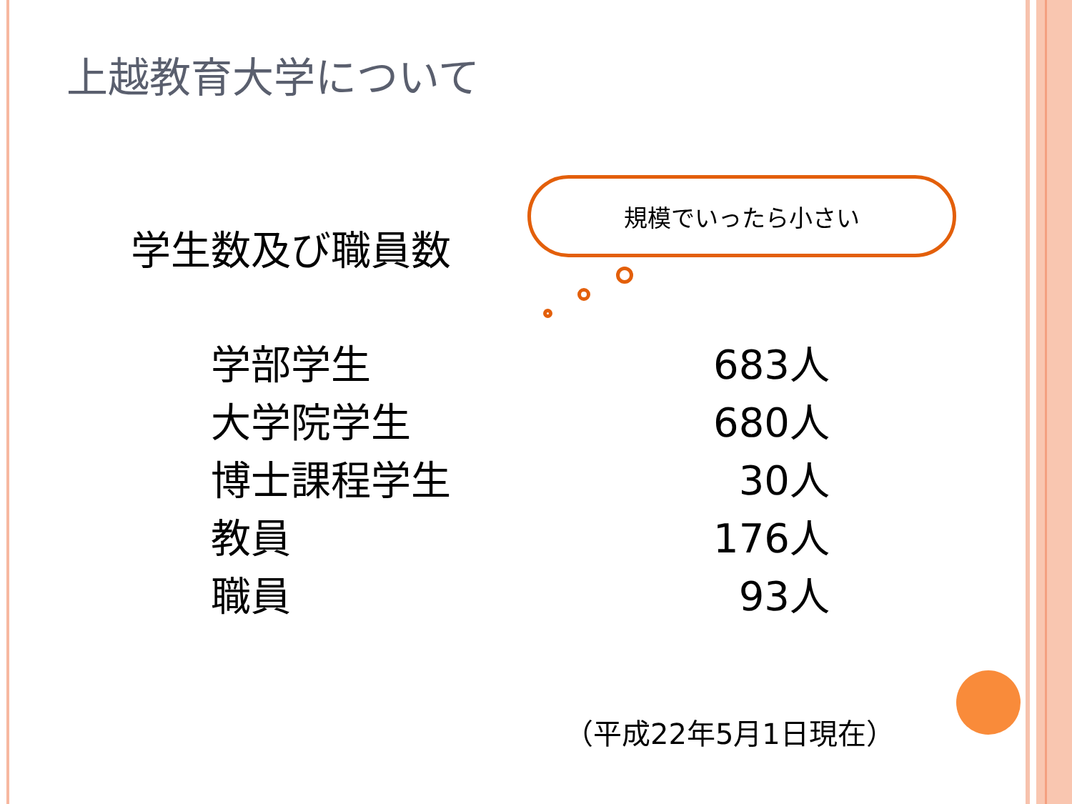上越教育大学について
学生数及び職員数
規模でいったら小さい
| 学部学生 | 683人 |
| 大学院学生 | 680人 |
| 博士課程学生 | 30人 |
| 教員 | 176人 |
| 職員 | 93人 |
（平成22年5月1日現在）